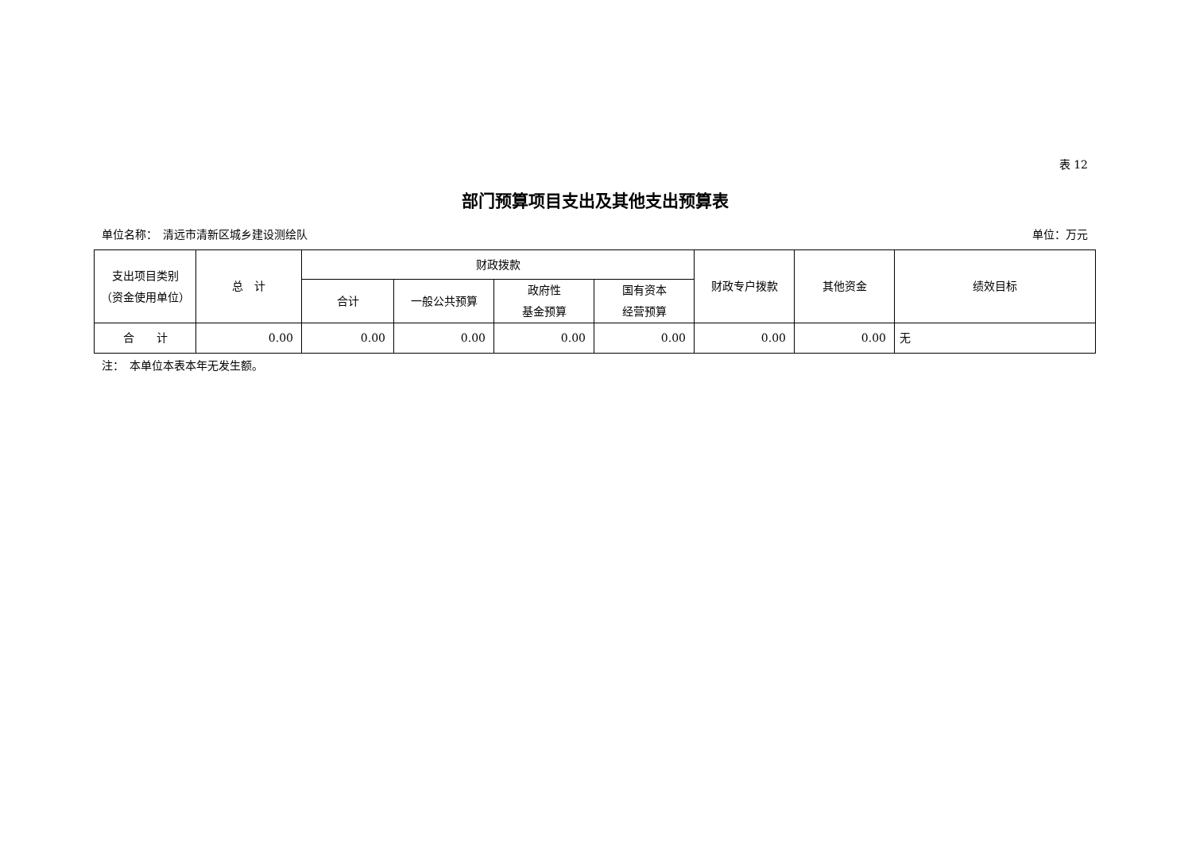表 12
部门预算项目支出及其他支出预算表
单位名称：　清远市清新区城乡建设测绘队 单位：万元
| 支出项目类别 （资金使用单位） | 总 计 | 财政拨款 | | | | 财政专户拨款 | 其他资金 | 绩效目标 |
| --- | --- | --- | --- | --- | --- | --- | --- | --- |
| | | 合计 | 一般公共预算 | 政府性 基金预算 | 国有资本 经营预算 | | | |
| 合 计 | 0.00 | 0.00 | 0.00 | 0.00 | 0.00 | 0.00 | 0.00 | 无 |
注：　本单位本表本年无发生额。